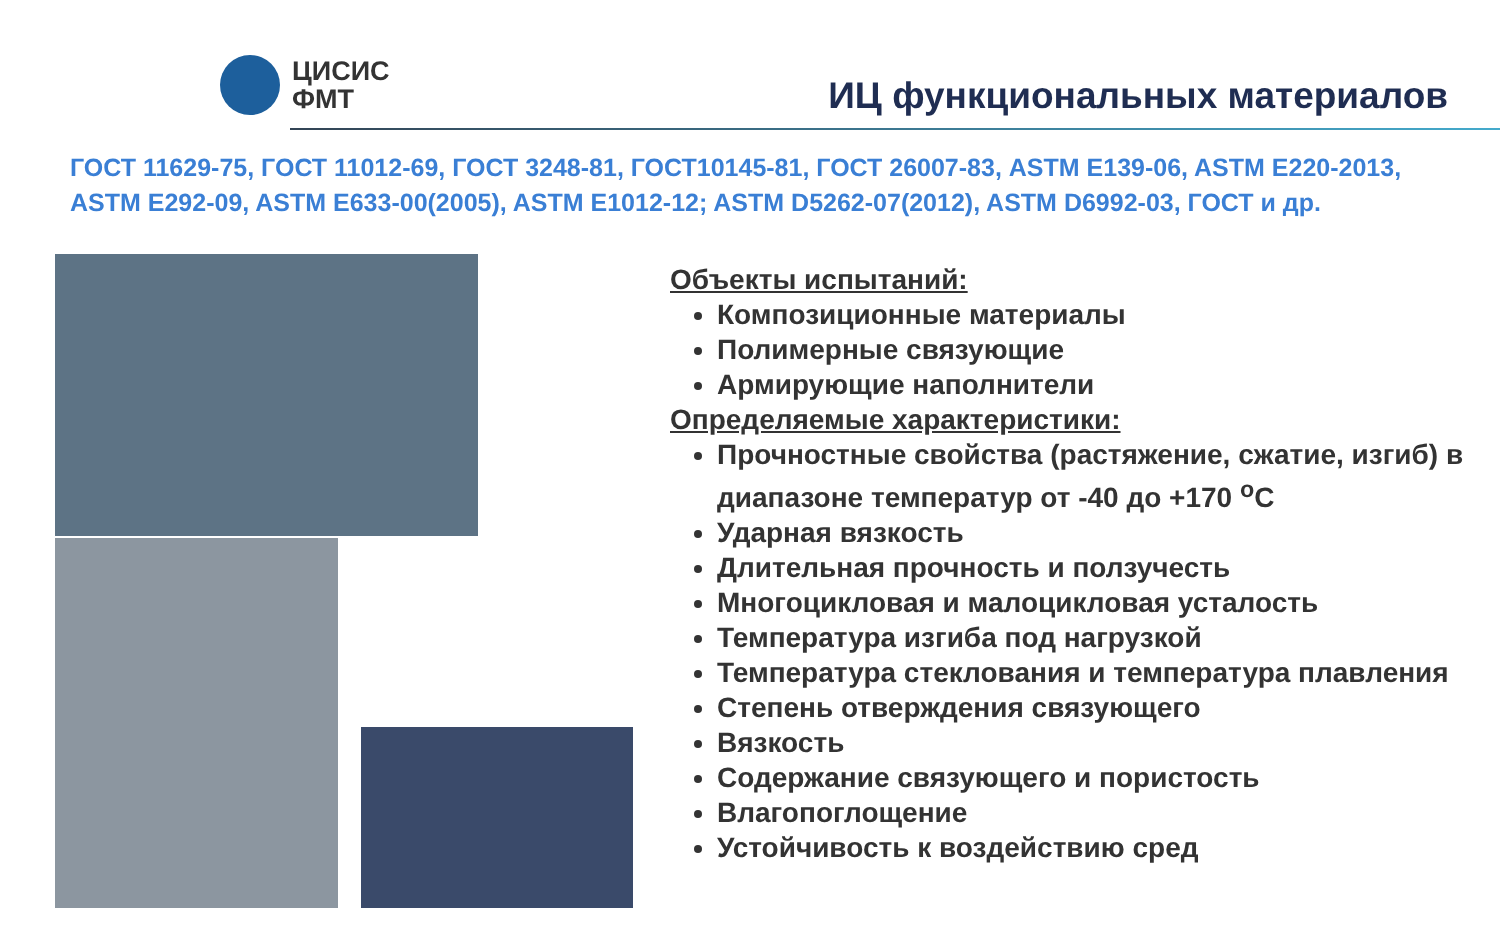ЦИСИС
ФМТ
ИЦ функциональных материалов
ГОСТ 11629-75, ГОСТ 11012-69, ГОСТ 3248-81, ГОСТ10145-81, ГОСТ 26007-83, ASTM E139-06, ASTM E220-2013, ASTM E292-09, ASTM E633-00(2005), ASTM E1012-12; ASTM D5262-07(2012), ASTM D6992-03, ГОСТ и др.
Объекты испытаний:
Композиционные материалы
Полимерные связующие
Армирующие наполнители
Определяемые характеристики:
Прочностные свойства (растяжение, сжатие, изгиб) в диапазоне температур от -40 до +170 <sup>o</sup>С
Ударная вязкость
Длительная прочность и ползучесть
Многоцикловая и малоцикловая усталость
Температура изгиба под нагрузкой
Температура стеклования и температура плавления
Степень отверждения связующего
Вязкость
Содержание связующего и пористость
Влагопоглощение
Устойчивость к воздействию сред